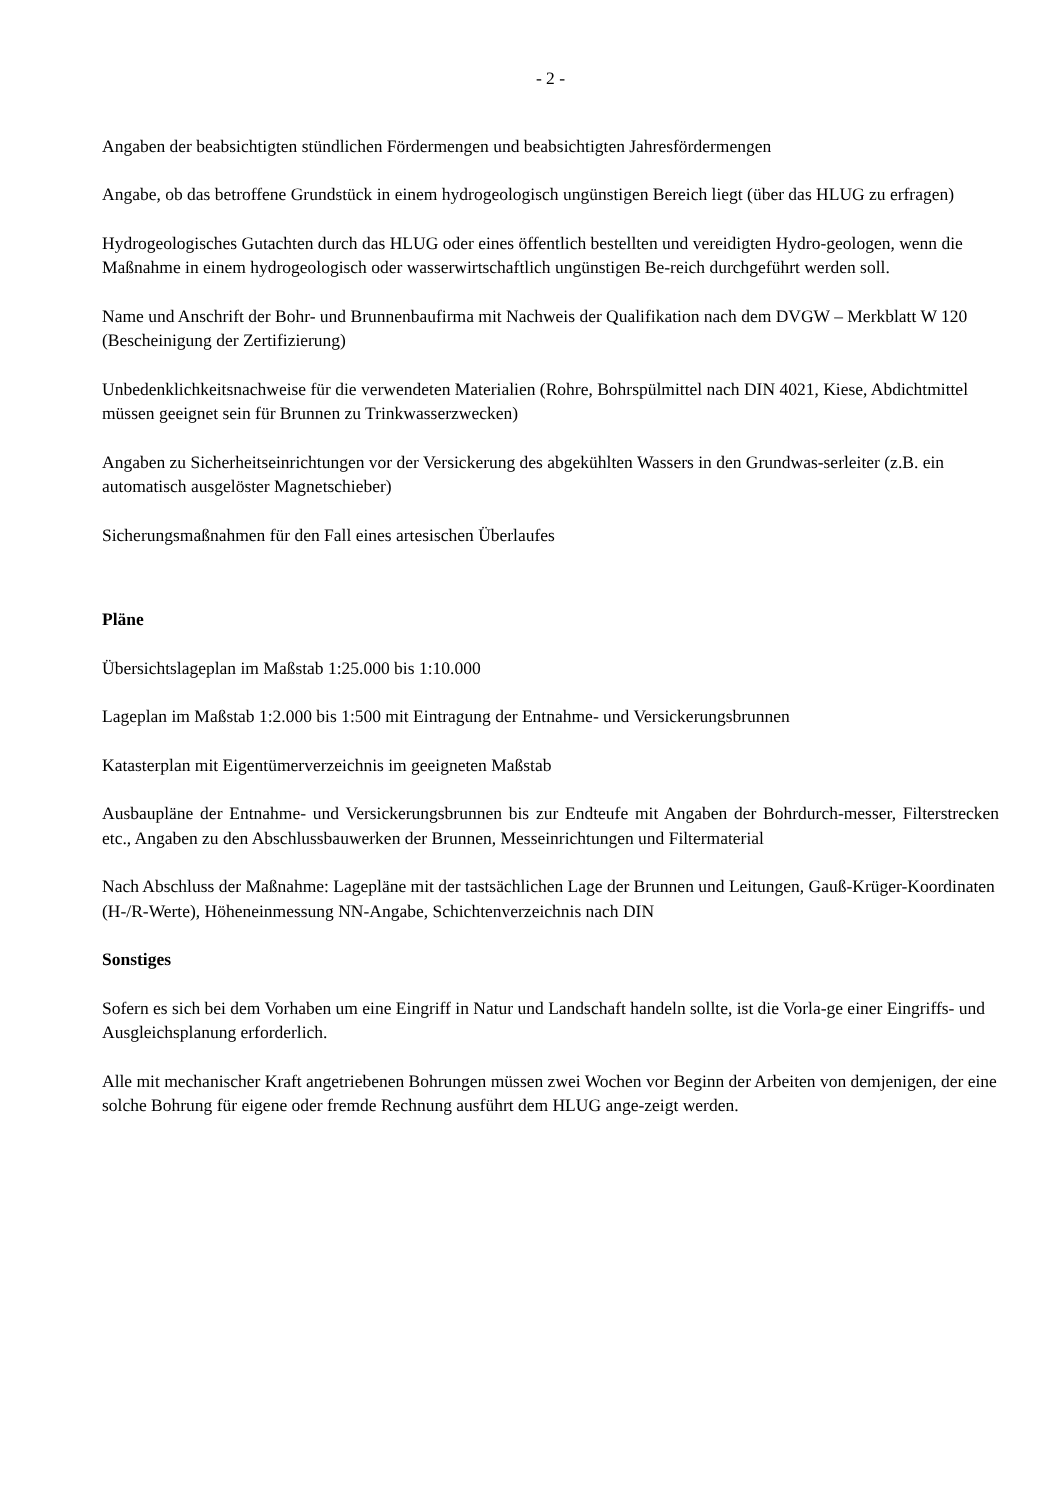- 2 -
Angaben der beabsichtigten stündlichen Fördermengen und beabsichtigten Jahresfördermengen
Angabe, ob das betroffene Grundstück in einem hydrogeologisch ungünstigen Bereich liegt (über das HLUG zu erfragen)
Hydrogeologisches Gutachten durch das HLUG oder eines öffentlich bestellten und vereidigten Hydro-geologen, wenn die Maßnahme in einem hydrogeologisch oder wasserwirtschaftlich ungünstigen Be-reich durchgeführt werden soll.
Name und Anschrift der Bohr- und Brunnenbaufirma mit Nachweis der Qualifikation nach dem DVGW – Merkblatt W 120 (Bescheinigung der Zertifizierung)
Unbedenklichkeitsnachweise für die verwendeten Materialien (Rohre, Bohrspülmittel nach DIN 4021, Kiese, Abdichtmittel müssen geeignet sein für Brunnen zu Trinkwasserzwecken)
Angaben zu Sicherheitseinrichtungen vor der Versickerung des abgekühlten Wassers in den Grundwas-serleiter (z.B. ein automatisch ausgelöster Magnetschieber)
Sicherungsmaßnahmen für den Fall eines artesischen Überlaufes
Pläne
Übersichtslageplan im Maßstab 1:25.000 bis 1:10.000
Lageplan im Maßstab 1:2.000 bis 1:500 mit Eintragung der Entnahme- und Versickerungsbrunnen
Katasterplan mit Eigentümerverzeichnis im geeigneten Maßstab
Ausbaupläne der Entnahme- und Versickerungsbrunnen bis zur Endteufe mit Angaben der Bohrdurch-messer, Filterstrecken etc., Angaben zu den Abschlussbauwerken der Brunnen, Messeinrichtungen und Filtermaterial
Nach Abschluss der Maßnahme: Lagepläne mit der tastsächlichen Lage der Brunnen und Leitungen, Gauß-Krüger-Koordinaten (H-/R-Werte), Höheneinmessung NN-Angabe, Schichtenverzeichnis nach DIN
Sonstiges
Sofern es sich bei dem Vorhaben um eine Eingriff in Natur und Landschaft handeln sollte, ist die Vorla-ge einer Eingriffs- und Ausgleichsplanung erforderlich.
Alle mit mechanischer Kraft angetriebenen Bohrungen müssen zwei Wochen vor Beginn der Arbeiten von demjenigen, der eine solche Bohrung für eigene oder fremde Rechnung ausführt dem HLUG ange-zeigt werden.